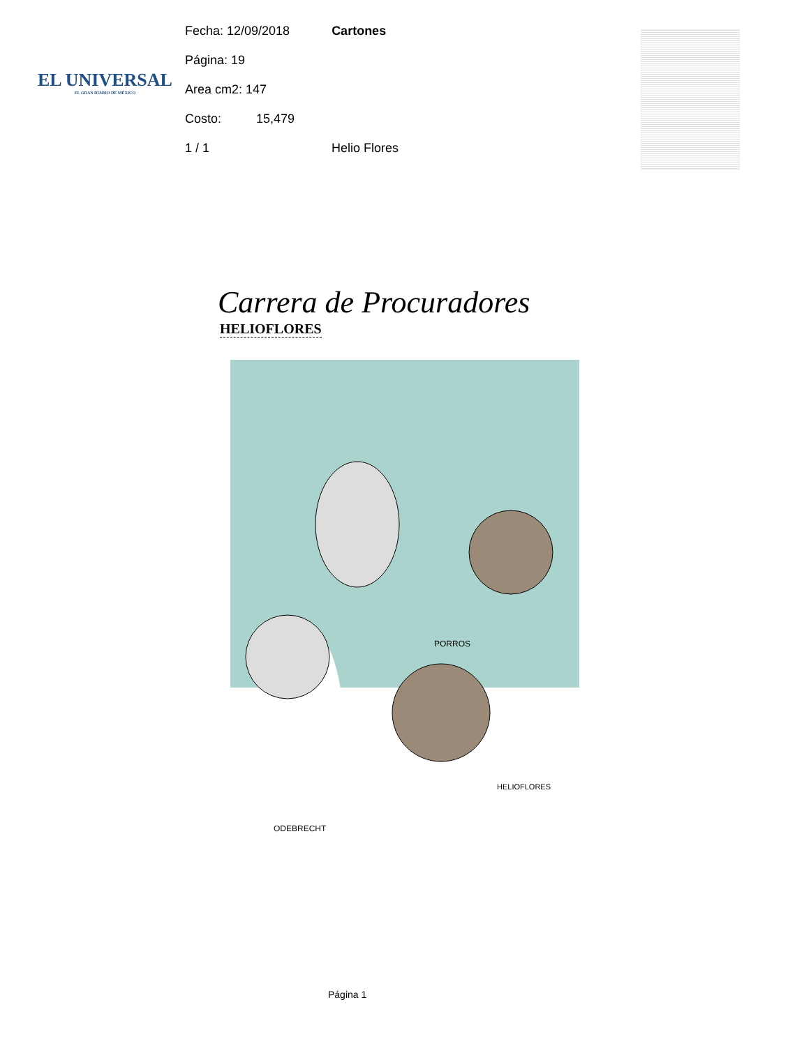EL UNIVERSAL
EL GRAN DIARIO DE MÉXICO
Fecha: 12/09/2018 Cartones
Página: 19
Area cm2: 147
Costo: 15,479
1 / 1 Helio Flores
Carrera de Procuradores
HELIOFLORES
PORROS
ODEBRECHT
HELIOFLORES
Página 1